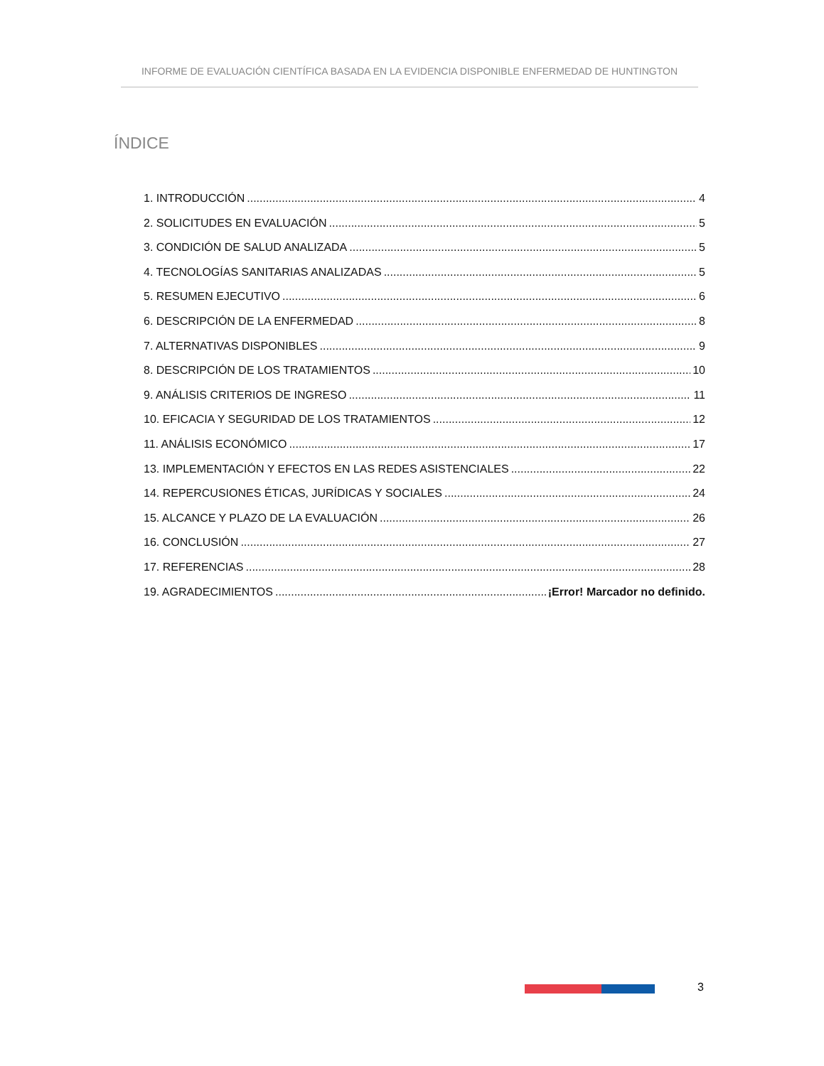INFORME DE EVALUACIÓN CIENTÍFICA BASADA EN LA EVIDENCIA DISPONIBLE ENFERMEDAD DE HUNTINGTON
ÍNDICE
1. INTRODUCCIÓN 4
2. SOLICITUDES EN EVALUACIÓN 5
3. CONDICIÓN DE SALUD ANALIZADA 5
4. TECNOLOGÍAS SANITARIAS ANALIZADAS 5
5. RESUMEN EJECUTIVO 6
6. DESCRIPCIÓN DE LA ENFERMEDAD 8
7. ALTERNATIVAS DISPONIBLES 9
8. DESCRIPCIÓN DE LOS TRATAMIENTOS 10
9. ANÁLISIS CRITERIOS DE INGRESO 11
10. EFICACIA Y SEGURIDAD DE LOS TRATAMIENTOS 12
11. ANÁLISIS ECONÓMICO 17
13. IMPLEMENTACIÓN Y EFECTOS EN LAS REDES ASISTENCIALES 22
14. REPERCUSIONES ÉTICAS, JURÍDICAS Y SOCIALES 24
15. ALCANCE Y PLAZO DE LA EVALUACIÓN 26
16. CONCLUSIÓN 27
17. REFERENCIAS 28
19. AGRADECIMIENTOS ¡Error! Marcador no definido.
3